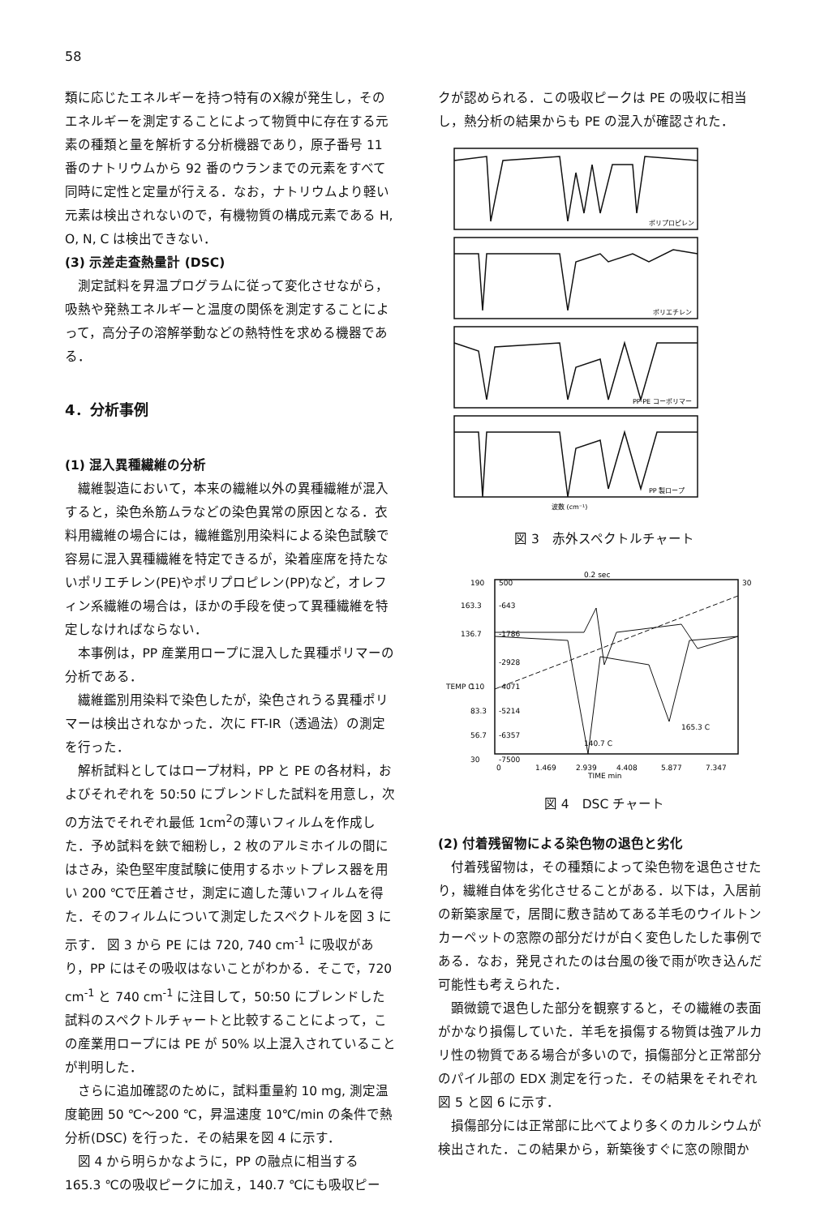58
類に応じたエネルギーを持つ特有のX線が発生し，そのエネルギーを測定することによって物質中に存在する元素の種類と量を解析する分析機器であり，原子番号 11 番のナトリウムから 92 番のウランまでの元素をすべて同時に定性と定量が行える．なお，ナトリウムより軽い元素は検出されないので，有機物質の構成元素である H, O, N, C は検出できない．
(3) 示差走査熱量計 (DSC)
測定試料を昇温プログラムに従って変化させながら，吸熱や発熱エネルギーと温度の関係を測定することによって，高分子の溶解挙動などの熱特性を求める機器である．
4．分析事例
(1) 混入異種繊維の分析
繊維製造において，本来の繊維以外の異種繊維が混入すると，染色糸筋ムラなどの染色異常の原因となる．衣料用繊維の場合には，繊維鑑別用染料による染色試験で容易に混入異種繊維を特定できるが，染着座席を持たないポリエチレン(PE)やポリプロピレン(PP)など，オレフィン系繊維の場合は，ほかの手段を使って異種繊維を特定しなければならない．
本事例は，PP 産業用ロープに混入した異種ポリマーの分析である．
繊維鑑別用染料で染色したが，染色されうる異種ポリマーは検出されなかった．次に FT-IR（透過法）の測定を行った．
解析試料としてはロープ材料，PP と PE の各材料，およびそれぞれを 50:50 にブレンドした試料を用意し，次の方法でそれぞれ最低 1cm<sup>2</sup>の薄いフィルムを作成した．予め試料を鋏で細粉し，2 枚のアルミホイルの間にはさみ，染色堅牢度試験に使用するホットプレス器を用い 200 ℃で圧着させ，測定に適した薄いフィルムを得た．そのフィルムについて測定したスペクトルを図 3 に示す． 図 3 から PE には 720, 740 cm<sup>-1</sup> に吸収があり，PP にはその吸収はないことがわかる．そこで，720 cm<sup>-1</sup> と 740 cm<sup>-1</sup> に注目して，50:50 にブレンドした試料のスペクトルチャートと比較することによって，この産業用ロープには PE が 50% 以上混入されていることが判明した．
さらに追加確認のために，試料重量約 10 mg, 測定温度範囲 50 ℃～200 ℃，昇温速度 10℃/min の条件で熱分析(DSC) を行った．その結果を図 4 に示す．
図 4 から明らかなように，PP の融点に相当する 165.3 ℃の吸収ピークに加え，140.7 ℃にも吸収ピー
クが認められる．この吸収ピークは PE の吸収に相当し，熱分析の結果からも PE の混入が確認された．
ポリプロピレン
ポリエチレン
PP·PE コーポリマー
PP 製ロープ
波数 (cm⁻¹)
図 3　赤外スペクトルチャート
0.2 sec
190
500
30
163.3
-643
136.7
-1786
-2928
110
-4071
TEMP C
83.3
-5214
56.7
-6357
165.3 C
140.7 C
30
-7500
0
1.469
2.939
4.408
5.877
7.347
TIME min
図 4　DSC チャート
(2) 付着残留物による染色物の退色と劣化
付着残留物は，その種類によって染色物を退色させたり，繊維自体を劣化させることがある．以下は，入居前の新築家屋で，居間に敷き詰めてある羊毛のウイルトンカーペットの窓際の部分だけが白く変色したした事例である．なお，発見されたのは台風の後で雨が吹き込んだ可能性も考えられた．
顕微鏡で退色した部分を観察すると，その繊維の表面がかなり損傷していた．羊毛を損傷する物質は強アルカリ性の物質である場合が多いので，損傷部分と正常部分のパイル部の EDX 測定を行った．その結果をそれぞれ図 5 と図 6 に示す．
損傷部分には正常部に比べてより多くのカルシウムが検出された．この結果から，新築後すぐに窓の隙間か